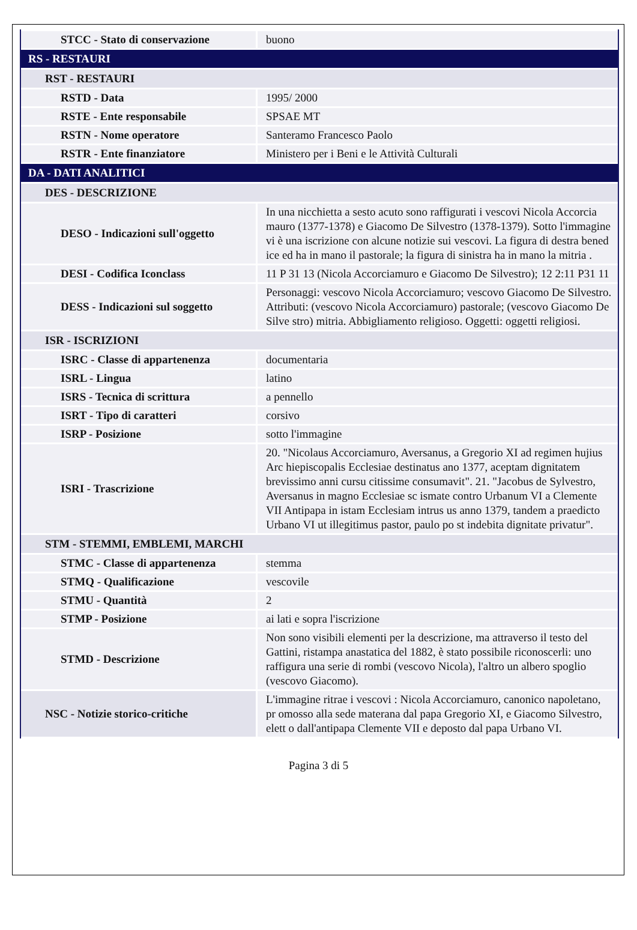| STCC - Stato di conservazione | buono |
| RS - RESTAURI | |
| RST - RESTAURI | |
| RSTD - Data | 1995/ 2000 |
| RSTE - Ente responsabile | SPSAE MT |
| RSTN - Nome operatore | Santeramo Francesco Paolo |
| RSTR - Ente finanziatore | Ministero per i Beni e le Attività Culturali |
| DA - DATI ANALITICI | |
| DES - DESCRIZIONE | |
| DESO - Indicazioni sull'oggetto | In una nicchietta a sesto acuto sono raffigurati i vescovi Nicola Accorcia mauro (1377-1378) e Giacomo De Silvestro (1378-1379). Sotto l'immagine vi è una iscrizione con alcune notizie sui vescovi. La figura di destra bened ice ed ha in mano il pastorale; la figura di sinistra ha in mano la mitria . |
| DESI - Codifica Iconclass | 11 P 31 13 (Nicola Accorciamuro e Giacomo De Silvestro); 12 2:11 P31 11 |
| DESS - Indicazioni sul soggetto | Personaggi: vescovo Nicola Accorciamuro; vescovo Giacomo De Silvestro. Attributi: (vescovo Nicola Accorciamuro) pastorale; (vescovo Giacomo De Silve stro) mitria. Abbigliamento religioso. Oggetti: oggetti religiosi. |
| ISR - ISCRIZIONI | |
| ISRC - Classe di appartenenza | documentaria |
| ISRL - Lingua | latino |
| ISRS - Tecnica di scrittura | a pennello |
| ISRT - Tipo di caratteri | corsivo |
| ISRP - Posizione | sotto l'immagine |
| ISRI - Trascrizione | 20. "Nicolaus Accorciamuro, Aversanus, a Gregorio XI ad regimen hujius Arc hiepiscopalis Ecclesiae destinatus ano 1377, aceptam dignitatem brevissimo anni cursu citissime consumavit". 21. "Jacobus de Sylvestro, Aversanus in magno Ecclesiae sc ismate contro Urbanum VI a Clemente VII Antipapa in istam Ecclesiam intrus us anno 1379, tandem a praedicto Urbano VI ut illegitimus pastor, paulo po st indebita dignitate privatur". |
| STM - STEMMI, EMBLEMI, MARCHI | |
| STMC - Classe di appartenenza | stemma |
| STMQ - Qualificazione | vescovile |
| STMU - Quantità | 2 |
| STMP - Posizione | ai lati e sopra l'iscrizione |
| STMD - Descrizione | Non sono visibili elementi per la descrizione, ma attraverso il testo del Gattini, ristampa anastatica del 1882, è stato possibile riconoscerli: uno raffigura una serie di rombi (vescovo Nicola), l'altro un albero spoglio (vescovo Giacomo). |
| NSC - Notizie storico-critiche | L'immagine ritrae i vescovi : Nicola Accorciamuro, canonico napoletano, pr omosso alla sede materana dal papa Gregorio XI, e Giacomo Silvestro, elett o dall'antipapa Clemente VII e deposto dal papa Urbano VI. |
Pagina 3 di 5